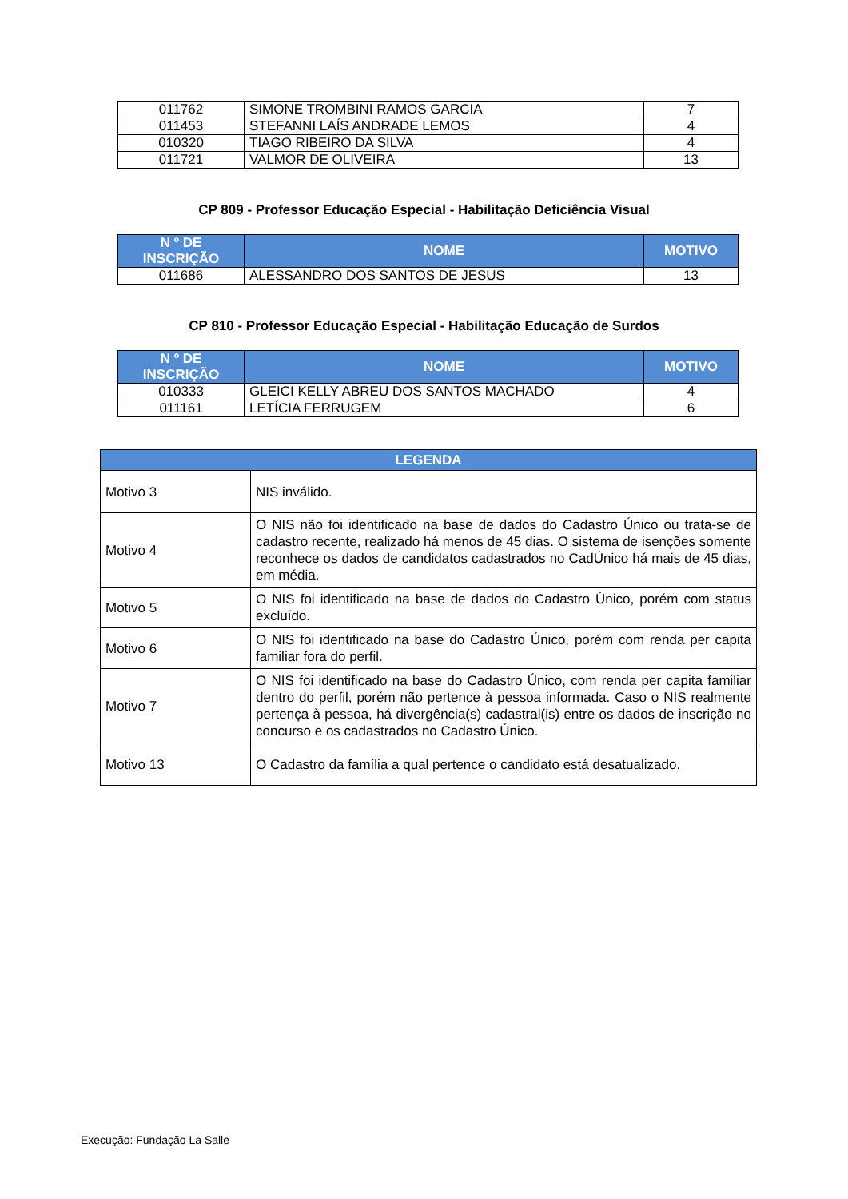| 011762 | SIMONE TROMBINI RAMOS GARCIA | 7 |
| 011453 | STEFANNI LAÍS ANDRADE LEMOS | 4 |
| 010320 | TIAGO RIBEIRO DA SILVA | 4 |
| 011721 | VALMOR DE OLIVEIRA | 13 |
CP 809 - Professor Educação Especial - Habilitação Deficiência Visual
| N º DE INSCRIÇÃO | NOME | MOTIVO |
| --- | --- | --- |
| 011686 | ALESSANDRO DOS SANTOS DE JESUS | 13 |
CP 810 - Professor Educação Especial - Habilitação Educação de Surdos
| N º DE INSCRIÇÃO | NOME | MOTIVO |
| --- | --- | --- |
| 010333 | GLEICI KELLY ABREU DOS SANTOS MACHADO | 4 |
| 011161 | LETÍCIA FERRUGEM | 6 |
| LEGENDA | |
| --- | --- |
| Motivo 3 | NIS inválido. |
| Motivo 4 | O NIS não foi identificado na base de dados do Cadastro Único ou trata-se de cadastro recente, realizado há menos de 45 dias. O sistema de isenções somente reconhece os dados de candidatos cadastrados no CadÚnico há mais de 45 dias, em média. |
| Motivo 5 | O NIS foi identificado na base de dados do Cadastro Único, porém com status excluído. |
| Motivo 6 | O NIS foi identificado na base do Cadastro Único, porém com renda per capita familiar fora do perfil. |
| Motivo 7 | O NIS foi identificado na base do Cadastro Único, com renda per capita familiar dentro do perfil, porém não pertence à pessoa informada. Caso o NIS realmente pertença à pessoa, há divergência(s) cadastral(is) entre os dados de inscrição no concurso e os cadastrados no Cadastro Único. |
| Motivo 13 | O Cadastro da família a qual pertence o candidato está desatualizado. |
Execução: Fundação La Salle